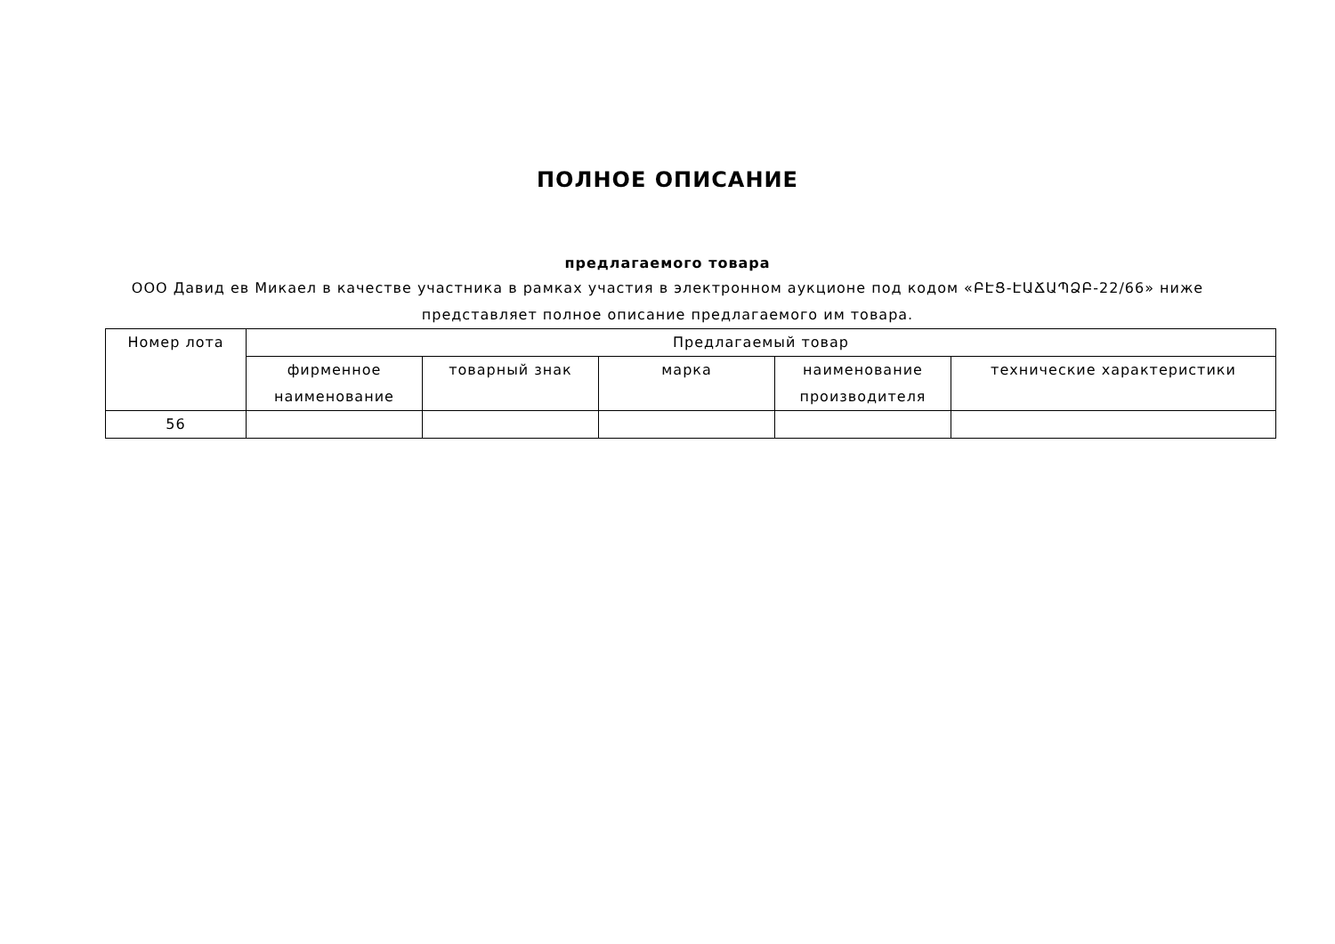ПОЛНОЕ ОПИСАНИЕ
предлагаемого товара
ООО Давид ев Микаел в качестве участника в рамках участия в электронном аукционе под кодом «ԲԷՑ-ԷԱՃԱՊՁԲ-22/66» ниже представляет полное описание предлагаемого им товара.
| Номер лота | Предлагаемый товар | | | | |
| --- | --- | --- | --- | --- | --- |
| | фирменное наименование | товарный знак | марка | наименование производителя | технические характеристики |
| 56 | | | | | |